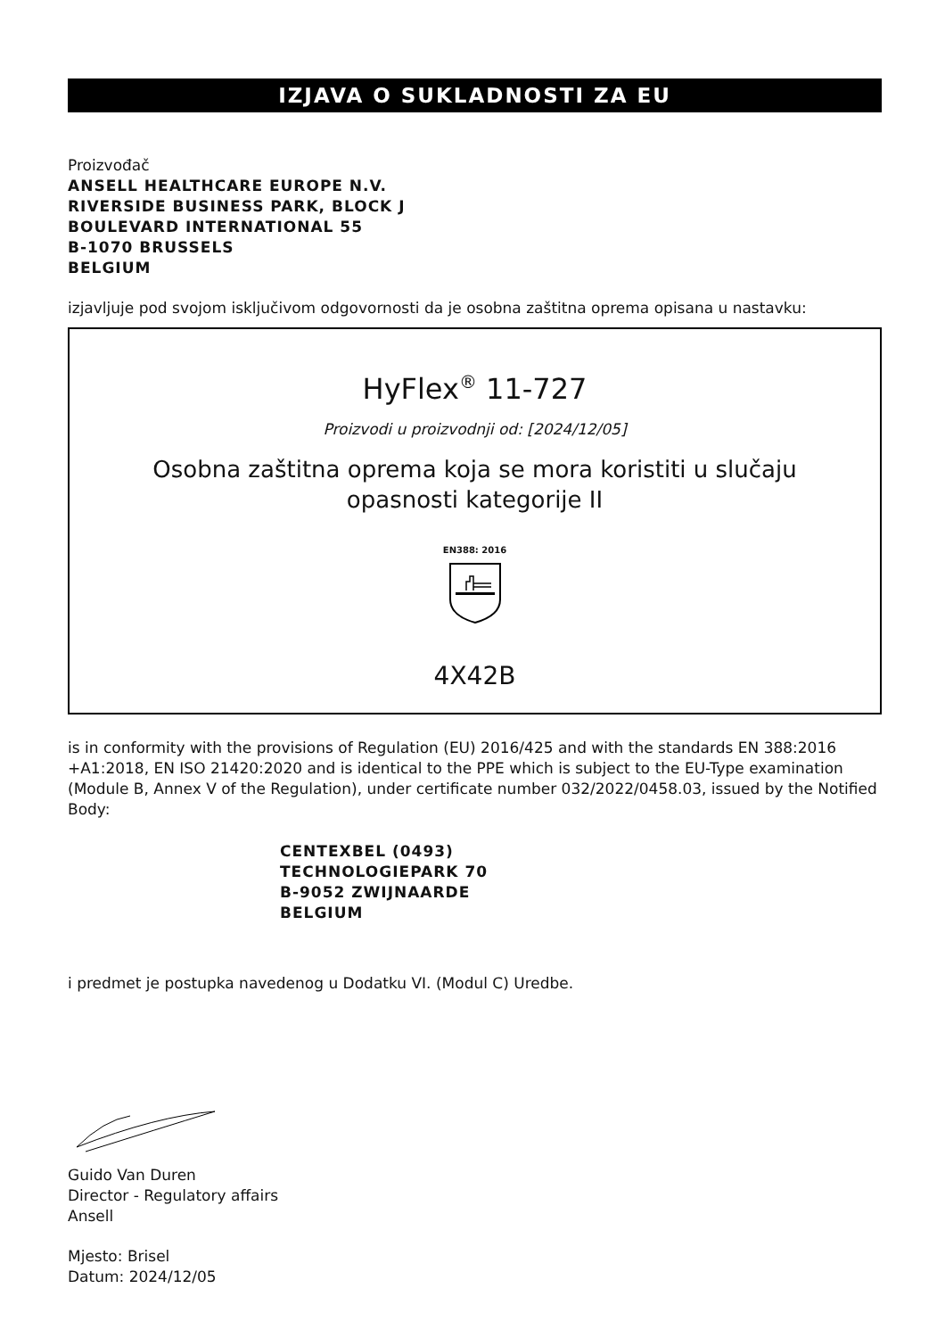IZJAVA O SUKLADNOSTI ZA EU
Proizvođač
ANSELL HEALTHCARE EUROPE N.V.
RIVERSIDE BUSINESS PARK, BLOCK J
BOULEVARD INTERNATIONAL 55
B-1070 BRUSSELS
BELGIUM
izjavljuje pod svojom isključivom odgovornosti da je osobna zaštitna oprema opisana u nastavku:
HyFlex<sup>®</sup> 11-727
Proizvodi u proizvodnji od: [2024/12/05]
Osobna zaštitna oprema koja se mora koristiti u slučaju
opasnosti kategorije II
EN388: 2016
4X42B
is in conformity with the provisions of Regulation (EU) 2016/425 and with the standards EN 388:2016 +A1:2018, EN ISO 21420:2020 and is identical to the PPE which is subject to the EU-Type examination (Module B, Annex V of the Regulation), under certificate number 032/2022/0458.03, issued by the Notified Body:
CENTEXBEL (0493)
TECHNOLOGIEPARK 70
B-9052 ZWIJNAARDE
BELGIUM
i predmet je postupka navedenog u Dodatku VI. (Modul C) Uredbe.
Guido Van Duren
Director - Regulatory affairs
Ansell
Mjesto: Brisel
Datum: 2024/12/05